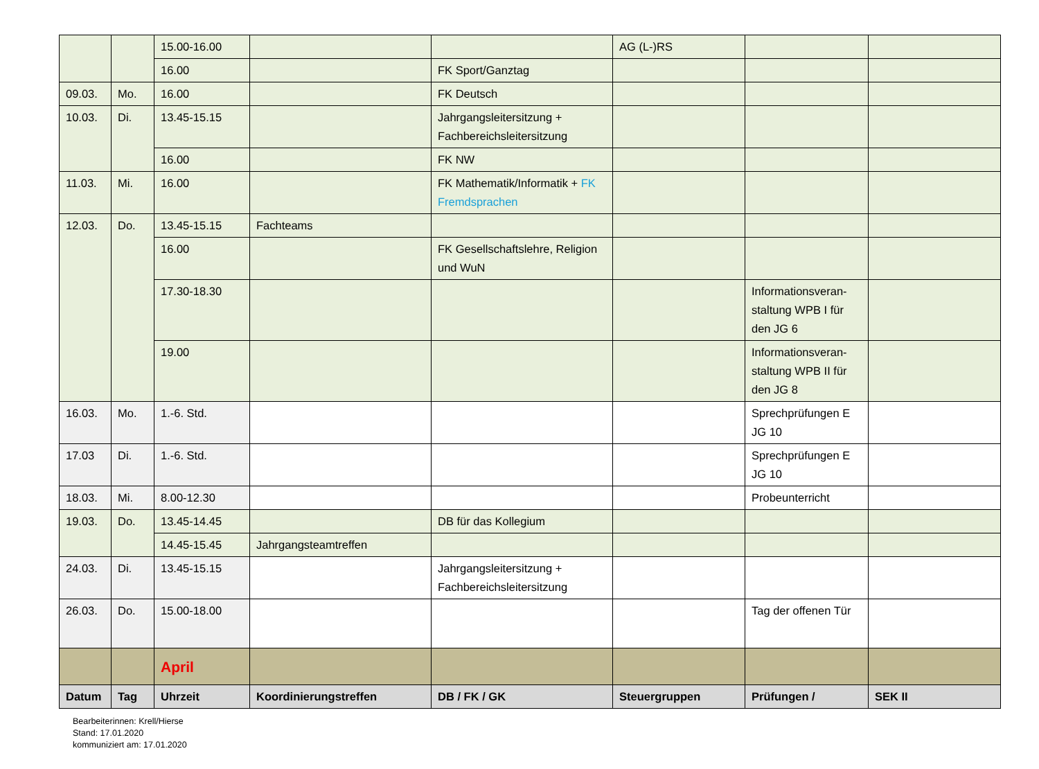| | | 15.00-16.00 | | | AG (L-)RS | | |
| | | 16.00 | | FK Sport/Ganztag | | | |
| 09.03. | Mo. | 16.00 | | FK Deutsch | | | |
| 10.03. | Di. | 13.45-15.15 | | Jahrgangsleitersitzung + Fachbereichsleitersitzung | | | |
| | | 16.00 | | FK NW | | | |
| 11.03. | Mi. | 16.00 | | FK Mathematik/Informatik + FK Fremdsprachen | | | |
| 12.03. | Do. | 13.45-15.15 | Fachteams | | | | |
| | | 16.00 | | FK Gesellschaftslehre, Religion und WuN | | | |
| | | 17.30-18.30 | | | | Informationsveran-staltung WPB I für den JG 6 | |
| | | 19.00 | | | | Informationsveran-staltung WPB II für den JG 8 | |
| 16.03. | Mo. | 1.-6. Std. | | | | Sprechprüfungen E JG 10 | |
| 17.03 | Di. | 1.-6. Std. | | | | Sprechprüfungen E JG 10 | |
| 18.03. | Mi. | 8.00-12.30 | | | | Probeunterricht | |
| 19.03. | Do. | 13.45-14.45 | | DB für das Kollegium | | | |
| | | 14.45-15.45 | Jahrgangsteamtreffen | | | | |
| 24.03. | Di. | 13.45-15.15 | | Jahrgangsleitersitzung + Fachbereichsleitersitzung | | | |
| 26.03. | Do. | 15.00-18.00 | | | | Tag der offenen Tür | |
| | | April | | | | | |
| Datum | Tag | Uhrzeit | Koordinierungstreffen | DB / FK / GK | Steuergruppen | Prüfungen / | SEK II |
Bearbeiterinnen: Krell/Hierse
Stand: 17.01.2020
kommuniziert am: 17.01.2020